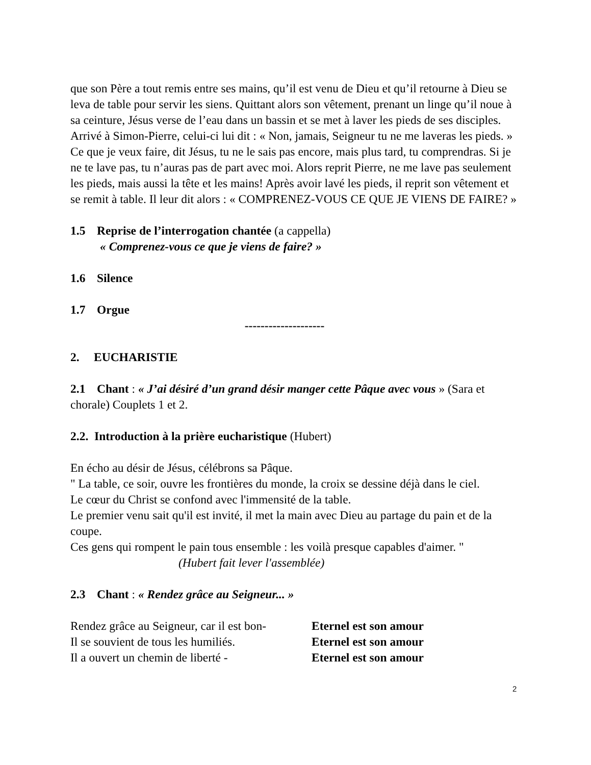que son Père a tout remis entre ses mains, qu’il est venu de Dieu et qu’il retourne à Dieu se leva de table pour servir les siens. Quittant alors son vêtement, prenant un linge qu’il noue à sa ceinture, Jésus verse de l’eau dans un bassin et se met à laver les pieds de ses disciples. Arrivé à Simon-Pierre, celui-ci lui dit : « Non, jamais, Seigneur tu ne me laveras les pieds. » Ce que je veux faire, dit Jésus, tu ne le sais pas encore, mais plus tard, tu comprendras. Si je ne te lave pas, tu n’auras pas de part avec moi. Alors reprit Pierre, ne me lave pas seulement les pieds, mais aussi la tête et les mains! Après avoir lavé les pieds, il reprit son vêtement et se remit à table. Il leur dit alors : « COMPRENEZ-VOUS CE QUE JE VIENS DE FAIRE? »
1.5 Reprise de l’interrogation chantée (a cappella)
« Comprenez-vous ce que je viens de faire? »
1.6 Silence
1.7 Orgue
--------------------
2. EUCHARISTIE
2.1 Chant : « J’ai désiré d’un grand désir manger cette Pâque avec vous » (Sara et chorale) Couplets 1 et 2.
2.2. Introduction à la prière eucharistique (Hubert)
En écho au désir de Jésus, célébrons sa Pâque.
" La table, ce soir, ouvre les frontières du monde, la croix se dessine déjà dans le ciel.
Le cœur du Christ se confond avec l'immensité de la table.
Le premier venu sait qu'il est invité, il met la main avec Dieu au partage du pain et de la coupe.
Ces gens qui rompent le pain tous ensemble : les voilà presque capables d'aimer. "
(Hubert fait lever l'assemblée)
2.3 Chant : « Rendez grâce au Seigneur... »
Rendez grâce au Seigneur, car il est bon- Eternel est son amour
Il se souvient de tous les humiliés. Eternel est son amour
Il a ouvert un chemin de liberté - Eternel est son amour
2